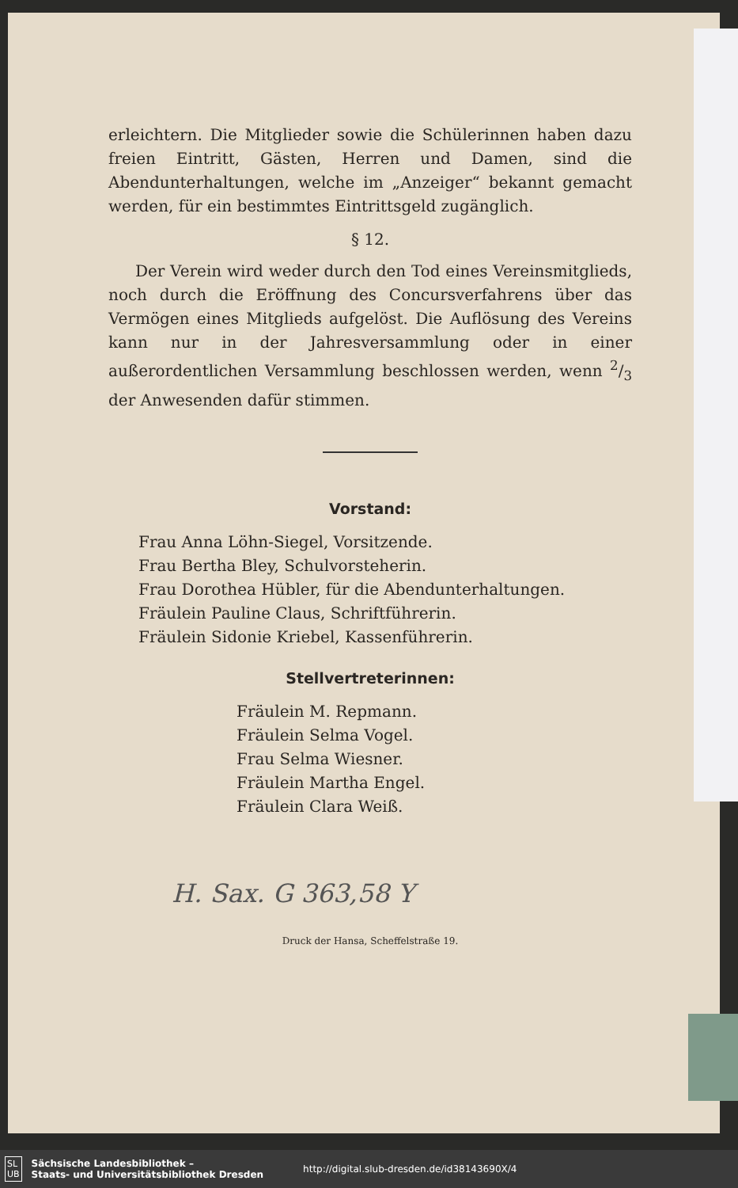erleichtern. Die Mitglieder sowie die Schülerinnen haben dazu freien Eintritt, Gästen, Herren und Damen, sind die Abendunterhaltungen, welche im „Anzeiger“ bekannt gemacht werden, für ein bestimmtes Eintrittsgeld zugänglich.
§ 12.
Der Verein wird weder durch den Tod eines Vereinsmitglieds, noch durch die Eröffnung des Concursverfahrens über das Vermögen eines Mitglieds aufgelöst. Die Auflösung des Vereins kann nur in der Jahresversammlung oder in einer außerordentlichen Versammlung beschlossen werden, wenn 2/3 der Anwesenden dafür stimmen.
Vorstand:
Frau Anna Löhn-Siegel, Vorsitzende.
Frau Bertha Bley, Schulvorsteherin.
Frau Dorothea Hübler, für die Abendunterhaltungen.
Fräulein Pauline Claus, Schriftführerin.
Fräulein Sidonie Kriebel, Kassenführerin.
Stellvertreterinnen:
Fräulein M. Repmann.
Fräulein Selma Vogel.
Frau Selma Wiesner.
Fräulein Martha Engel.
Fräulein Clara Weiß.
H. Sax. G 363,58 Y
Druck der Hansa, Scheffelstraße 19.
SL
UB Sächsische Landesbibliothek –
Staats- und Universitätsbibliothek Dresden http://digital.slub-dresden.de/id38143690X/4